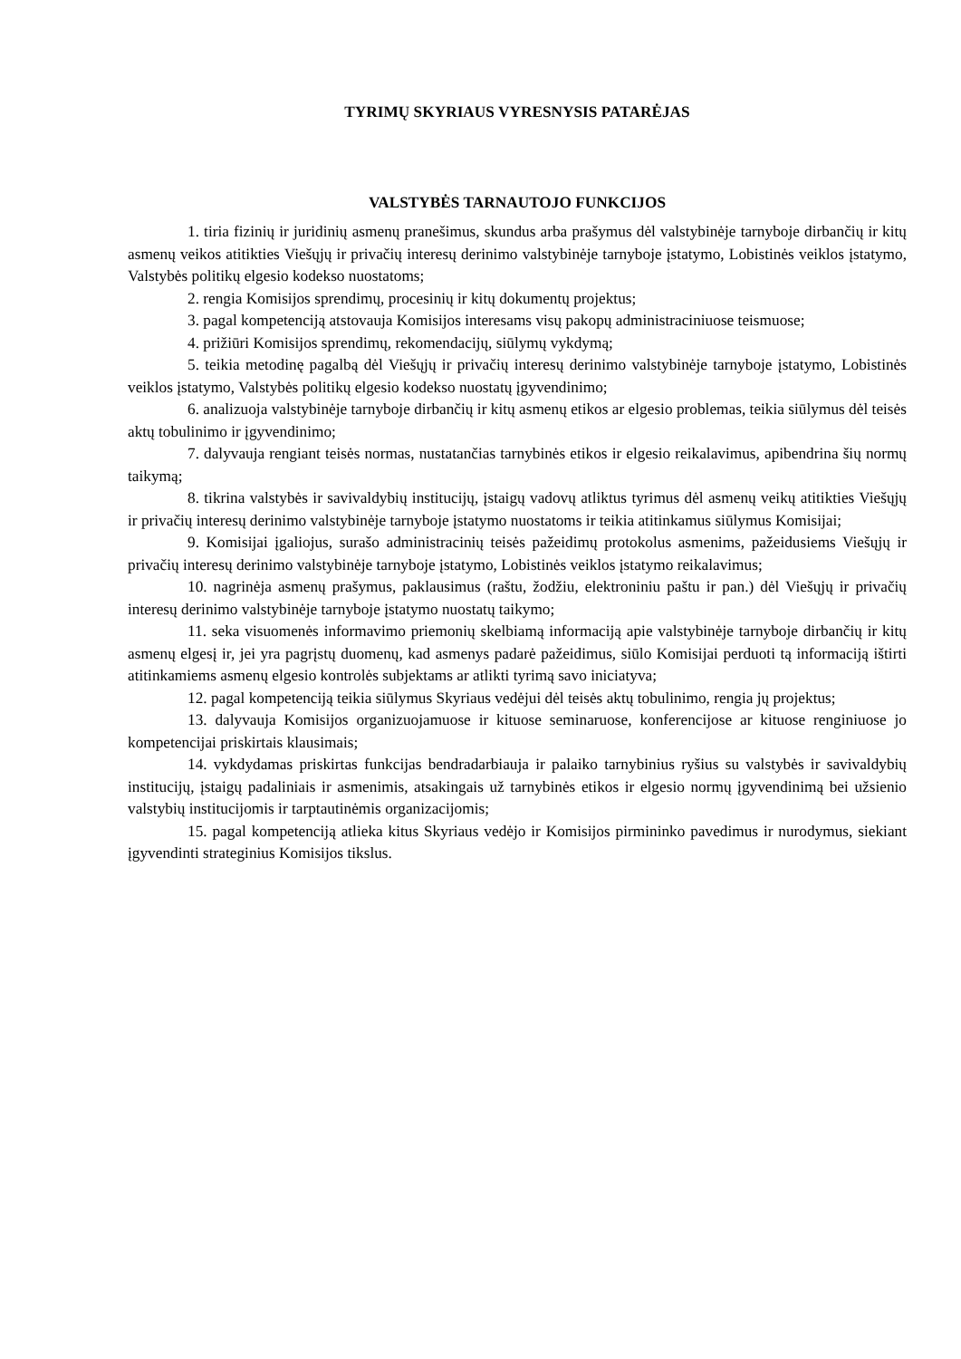TYRIMŲ SKYRIAUS VYRESNYSIS PATARĖJAS
VALSTYBĖS TARNAUTOJO FUNKCIJOS
1. tiria fizinių ir juridinių asmenų pranešimus, skundus arba prašymus dėl valstybinėje tarnyboje dirbančių ir kitų asmenų veikos atitikties Viešųjų ir privačių interesų derinimo valstybinėje tarnyboje įstatymo, Lobistinės veiklos įstatymo, Valstybės politikų elgesio kodekso nuostatoms;
2. rengia Komisijos sprendimų, procesinių ir kitų dokumentų projektus;
3. pagal kompetenciją atstovauja Komisijos interesams visų pakopų administraciniuose teismuose;
4. prižiūri Komisijos sprendimų, rekomendacijų, siūlymų vykdymą;
5. teikia metodinę pagalbą dėl Viešųjų ir privačių interesų derinimo valstybinėje tarnyboje įstatymo, Lobistinės veiklos įstatymo, Valstybės politikų elgesio kodekso nuostatų įgyvendinimo;
6. analizuoja valstybinėje tarnyboje dirbančių ir kitų asmenų etikos ar elgesio problemas, teikia siūlymus dėl teisės aktų tobulinimo ir įgyvendinimo;
7. dalyvauja rengiant teisės normas, nustatančias tarnybinės etikos ir elgesio reikalavimus, apibendrina šių normų taikymą;
8. tikrina valstybės ir savivaldybių institucijų, įstaigų vadovų atliktus tyrimus dėl asmenų veikų atitikties Viešųjų ir privačių interesų derinimo valstybinėje tarnyboje įstatymo nuostatoms ir teikia atitinkamus siūlymus Komisijai;
9. Komisijai įgaliojus, surašo administracinių teisės pažeidimų protokolus asmenims, pažeidusiems Viešųjų ir privačių interesų derinimo valstybinėje tarnyboje įstatymo, Lobistinės veiklos įstatymo reikalavimus;
10. nagrinėja asmenų prašymus, paklausimus (raštu, žodžiu, elektroniniu paštu ir pan.) dėl Viešųjų ir privačių interesų derinimo valstybinėje tarnyboje įstatymo nuostatų taikymo;
11. seka visuomenės informavimo priemonių skelbiamą informaciją apie valstybinėje tarnyboje dirbančių ir kitų asmenų elgesį ir, jei yra pagrįstų duomenų, kad asmenys padarė pažeidimus, siūlo Komisijai perduoti tą informaciją ištirti atitinkamiems asmenų elgesio kontrolės subjektams ar atlikti tyrimą savo iniciatyva;
12. pagal kompetenciją teikia siūlymus Skyriaus vedėjui dėl teisės aktų tobulinimo, rengia jų projektus;
13. dalyvauja Komisijos organizuojamuose ir kituose seminaruose, konferencijose ar kituose renginiuose jo kompetencijai priskirtais klausimais;
14. vykdydamas priskirtas funkcijas bendradarbiauja ir palaiko tarnybinius ryšius su valstybės ir savivaldybių institucijų, įstaigų padaliniais ir asmenimis, atsakingais už tarnybinės etikos ir elgesio normų įgyvendinimą bei užsienio valstybių institucijomis ir tarptautinėmis organizacijomis;
15. pagal kompetenciją atlieka kitus Skyriaus vedėjo ir Komisijos pirmininko pavedimus ir nurodymus, siekiant įgyvendinti strateginius Komisijos tikslus.